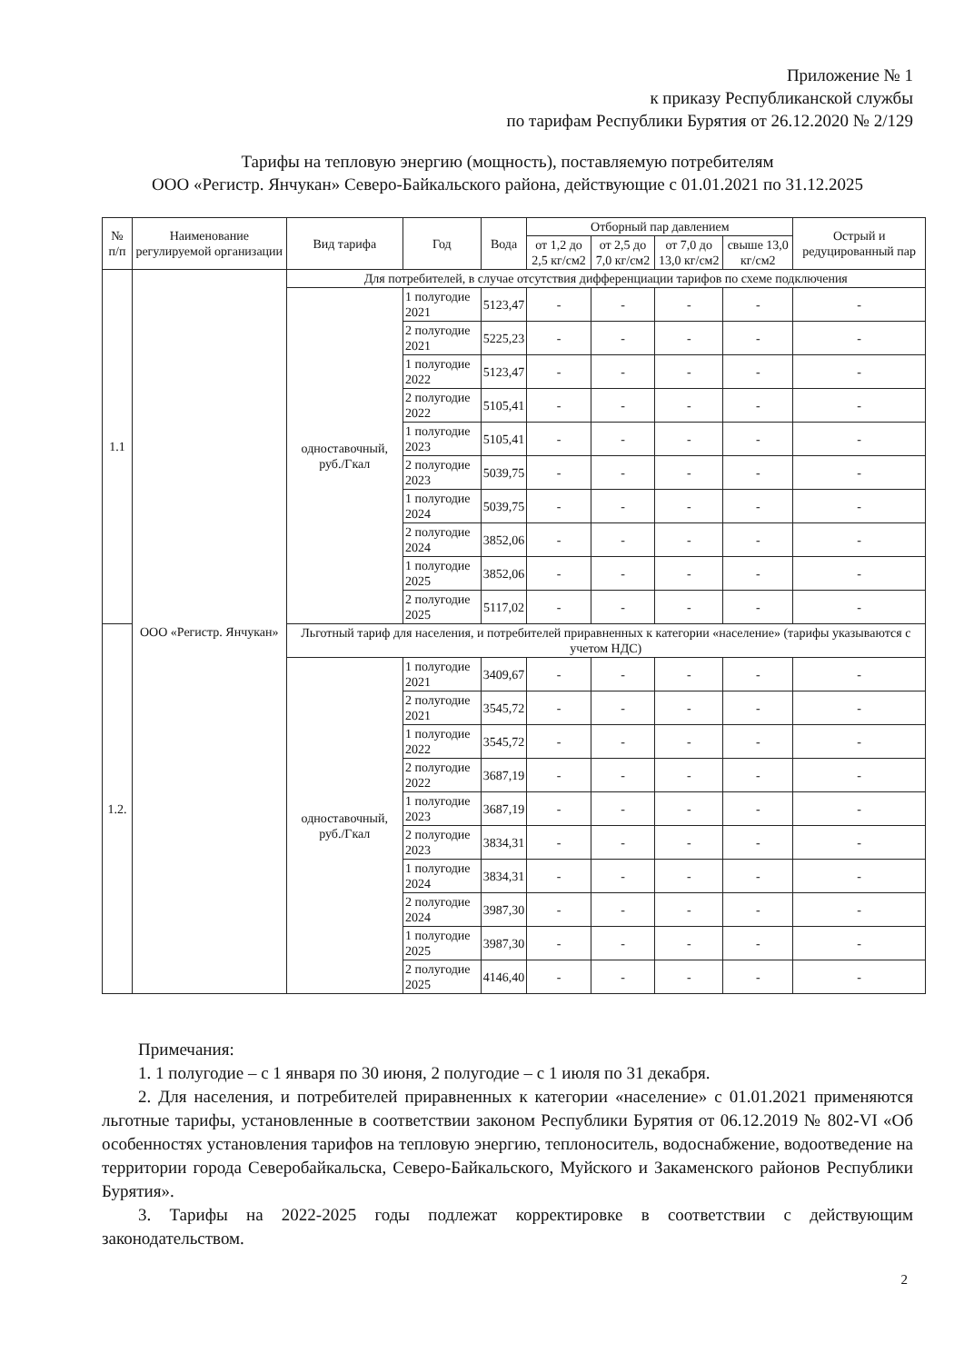Приложение № 1
к приказу Республиканской службы
по тарифам Республики Бурятия от 26.12.2020 № 2/129
Тарифы на тепловую энергию (мощность), поставляемую потребителям
ООО «Регистр. Янчукан» Северо-Байкальского района, действующие с 01.01.2021 по 31.12.2025
| № п/п | Наименование регулируемой организации | Вид тарифа | Год | Вода | Отборный пар давлением | | | | Острый и редуцированный пар |
| --- | --- | --- | --- | --- | --- | --- | --- | --- | --- |
| | | | | | от 1,2 до 2,5 кг/см2 | от 2,5 до 7,0 кг/см2 | от 7,0 до 13,0 кг/см2 | свыше 13,0 кг/см2 | |
| 1.1 | ООО «Регистр. Янчукан» | Для потребителей, в случае отсутствия дифференциации тарифов по схеме подключения | | | | | | | |
| | | одноставочный, руб./Гкал | 1 полугодие 2021 | 5123,47 | - | - | - | - | - |
| | | | 2 полугодие 2021 | 5225,23 | - | - | - | - | - |
| | | | 1 полугодие 2022 | 5123,47 | - | - | - | - | - |
| | | | 2 полугодие 2022 | 5105,41 | - | - | - | - | - |
| | | | 1 полугодие 2023 | 5105,41 | - | - | - | - | - |
| | | | 2 полугодие 2023 | 5039,75 | - | - | - | - | - |
| | | | 1 полугодие 2024 | 5039,75 | - | - | - | - | - |
| | | | 2 полугодие 2024 | 3852,06 | - | - | - | - | - |
| | | | 1 полугодие 2025 | 3852,06 | - | - | - | - | - |
| | | | 2 полугодие 2025 | 5117,02 | - | - | - | - | - |
| 1.2. | | Льготный тариф для населения, и потребителей приравненных к категории «население» (тарифы указываются с учетом НДС) | | | | | | | |
| | | одноставочный, руб./Гкал | 1 полугодие 2021 | 3409,67 | - | - | - | - | - |
| | | | 2 полугодие 2021 | 3545,72 | - | - | - | - | - |
| | | | 1 полугодие 2022 | 3545,72 | - | - | - | - | - |
| | | | 2 полугодие 2022 | 3687,19 | - | - | - | - | - |
| | | | 1 полугодие 2023 | 3687,19 | - | - | - | - | - |
| | | | 2 полугодие 2023 | 3834,31 | - | - | - | - | - |
| | | | 1 полугодие 2024 | 3834,31 | - | - | - | - | - |
| | | | 2 полугодие 2024 | 3987,30 | - | - | - | - | - |
| | | | 1 полугодие 2025 | 3987,30 | - | - | - | - | - |
| | | | 2 полугодие 2025 | 4146,40 | - | - | - | - | - |
Примечания:
1. 1 полугодие – с 1 января по 30 июня, 2 полугодие – с 1 июля по 31 декабря.
2. Для населения, и потребителей приравненных к категории «население» с 01.01.2021 применяются льготные тарифы, установленные в соответствии законом Республики Бурятия от 06.12.2019 № 802-VI «Об особенностях установления тарифов на тепловую энергию, теплоноситель, водоснабжение, водоотведение на территории города Северобайкальска, Северо-Байкальского, Муйского и Закаменского районов Республики Бурятия».
3. Тарифы на 2022-2025 годы подлежат корректировке в соответствии с действующим законодательством.
2